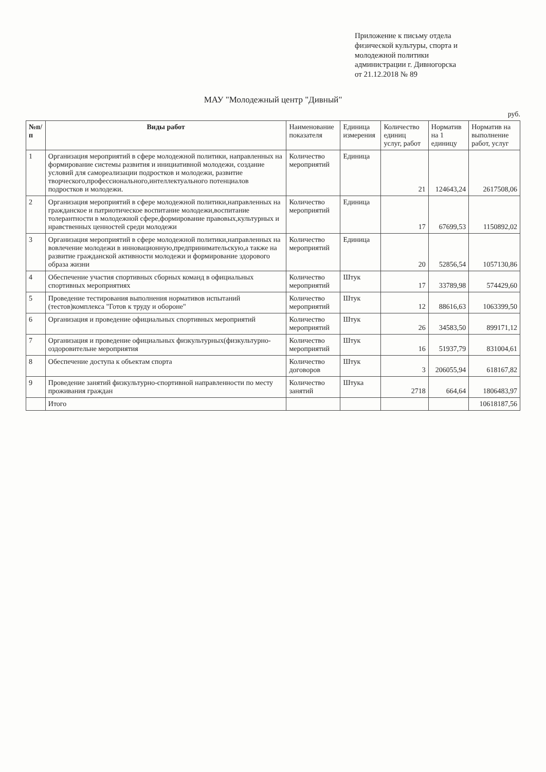Приложение к письму отдела
физической культуры, спорта и
молодежной политики
администрации г. Дивногорска
от 21.12.2018 № 89
МАУ "Молодежный центр "Дивный"
руб.
| №п/п | Виды работ | Наименование показателя | Единица измерения | Количество единиц услуг, работ | Норматив на 1 единицу | Норматив на выполнение работ, услуг |
| --- | --- | --- | --- | --- | --- | --- |
| 1 | Организация мероприятий в сфере молодежной политики, направленных на формирование системы развития и инициативной молодежи, создание условий для самореализации подростков и молодежи, развитие творческого,профессионального,интеллектуального потенциалов подростков и молодежи. | Количество мероприятий | Единица | 21 | 124643,24 | 2617508,06 |
| 2 | Организация мероприятий в сфере молодежной политики,направленных на гражданское и патриотическое воспитание молодежи,воспитание толерантности в молодежной сфере,формирование правовых,культурных и нравственных ценностей среди молодежи | Количество мероприятий | Единица | 17 | 67699,53 | 1150892,02 |
| 3 | Организация мероприятий в сфере молодежной политики,направленных на вовлечение молодежи в инновационную,предпринимательскую,а также на развитие гражданской активности молодежи и формирование здорового образа жизни | Количество мероприятий | Единица | 20 | 52856,54 | 1057130,86 |
| 4 | Обеспечение участия спортивных сборных команд в официальных спортивных мероприятиях | Количество мероприятий | Штук | 17 | 33789,98 | 574429,60 |
| 5 | Проведение тестирования выполнения нормативов испытаний (тестов)комплекса "Готов к труду и обороне" | Количество мероприятий | Штук | 12 | 88616,63 | 1063399,50 |
| 6 | Организация и проведение официальных спортивных мероприятий | Количество мероприятий | Штук | 26 | 34583,50 | 899171,12 |
| 7 | Организация и проведение официальных физкультурных(физкультурно-оздоровительне мероприятия | Количество мероприятий | Штук | 16 | 51937,79 | 831004,61 |
| 8 | Обеспечение доступа к объектам спорта | Количество договоров | Штук | 3 | 206055,94 | 618167,82 |
| 9 | Проведение занятий физкультурно-спортивной направленности по месту проживания граждан | Количество занятий | Штука | 2718 | 664,64 | 1806483,97 |
| | Итого | | | | | 10618187,56 |